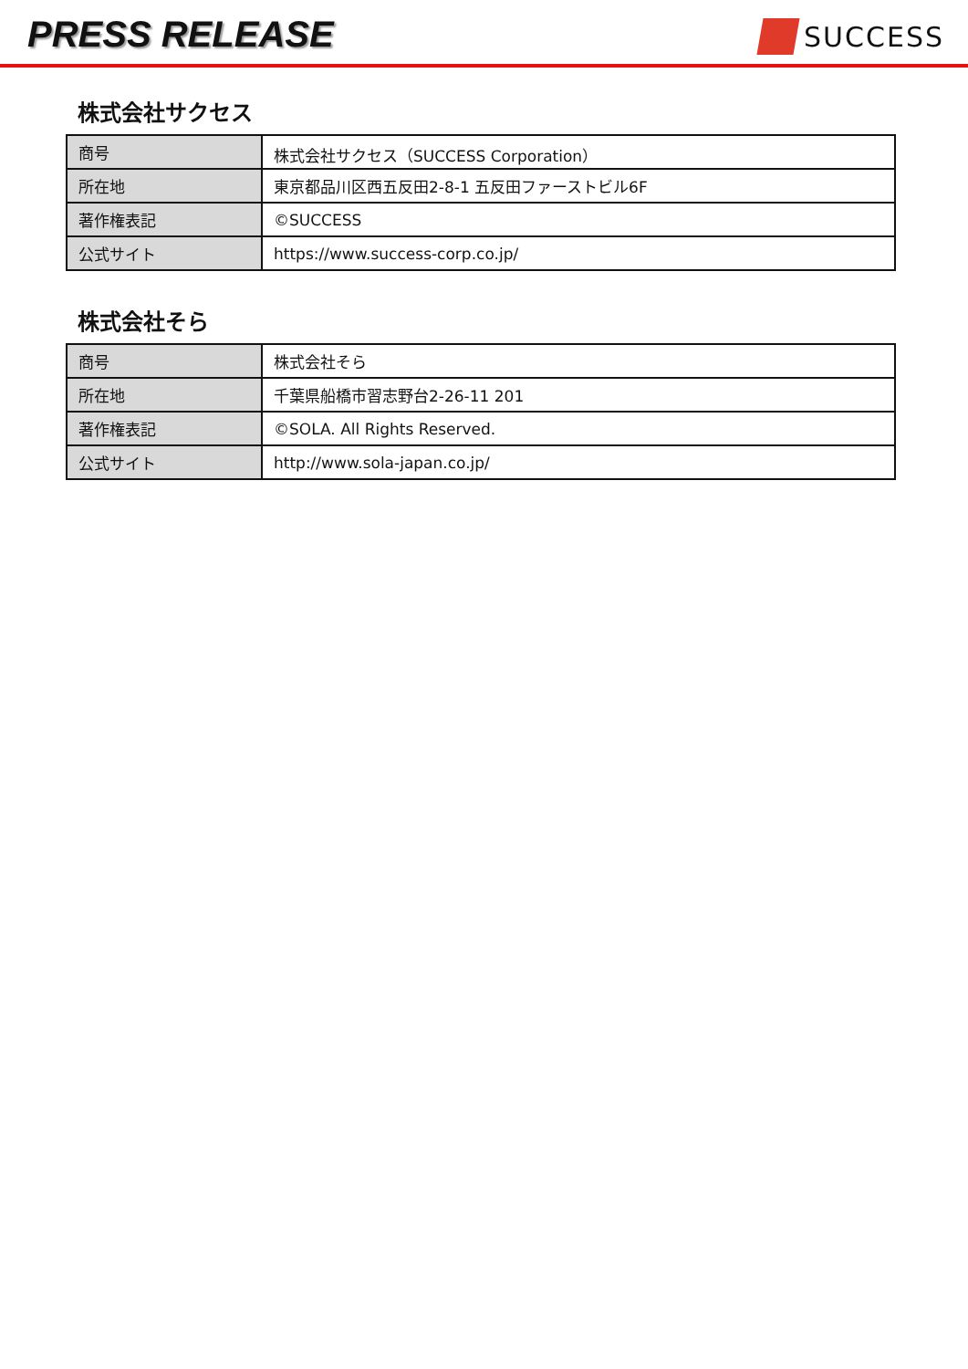PRESS RELEASE
SUCCESS
株式会社サクセス
| 商号 | 株式会社サクセス（SUCCESS Corporation） |
| 所在地 | 東京都品川区西五反田2-8-1 五反田ファーストビル6F |
| 著作権表記 | ©SUCCESS |
| 公式サイト | https://www.success-corp.co.jp/ |
株式会社そら
| 商号 | 株式会社そら |
| 所在地 | 千葉県船橋市習志野台2-26-11 201 |
| 著作権表記 | ©SOLA. All Rights Reserved. |
| 公式サイト | http://www.sola-japan.co.jp/ |